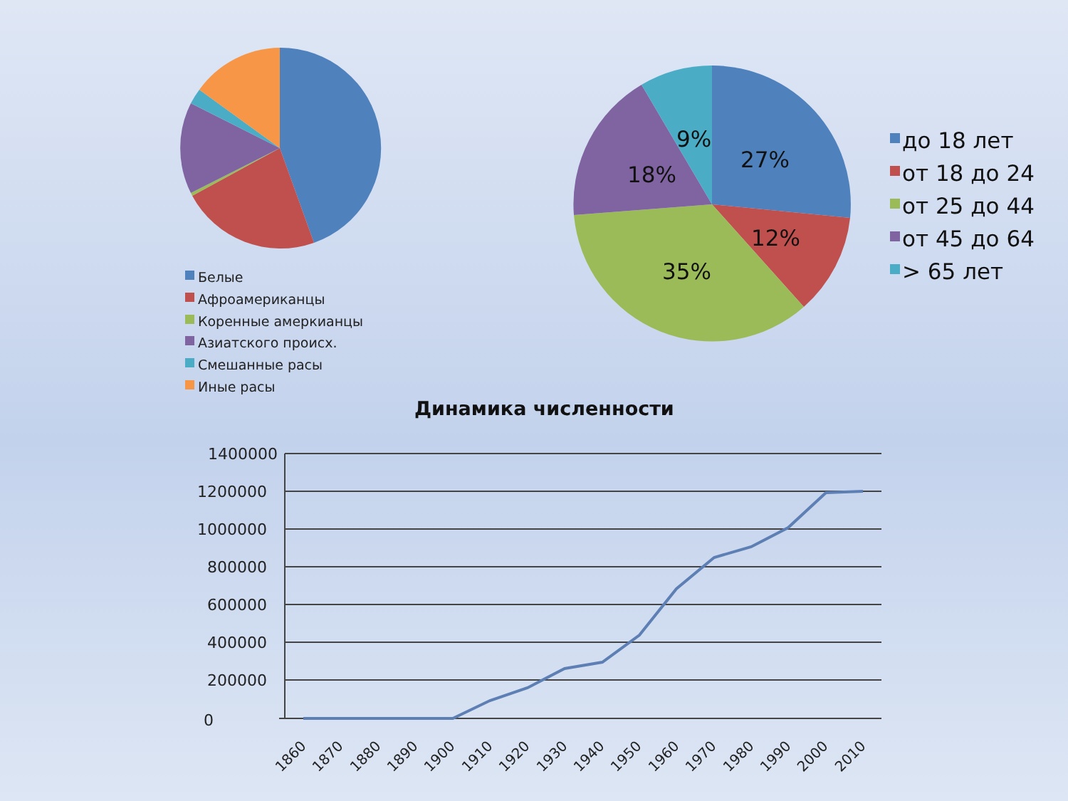Белые
Афроамериканцы
Коренные амеркианцы
Азиатского происх.
Смешанные расы
Иные расы
9%
27%
18%
12%
35%
до 18 лет
от 18 до 24
от 25 до 44
от 45 до 64
> 65 лет
Динамика численности
1400000
1200000
1000000
800000
600000
400000
200000
0
1860
1870
1880
1890
1900
1910
1920
1930
1940
1950
1960
1970
1980
1990
2000
2010